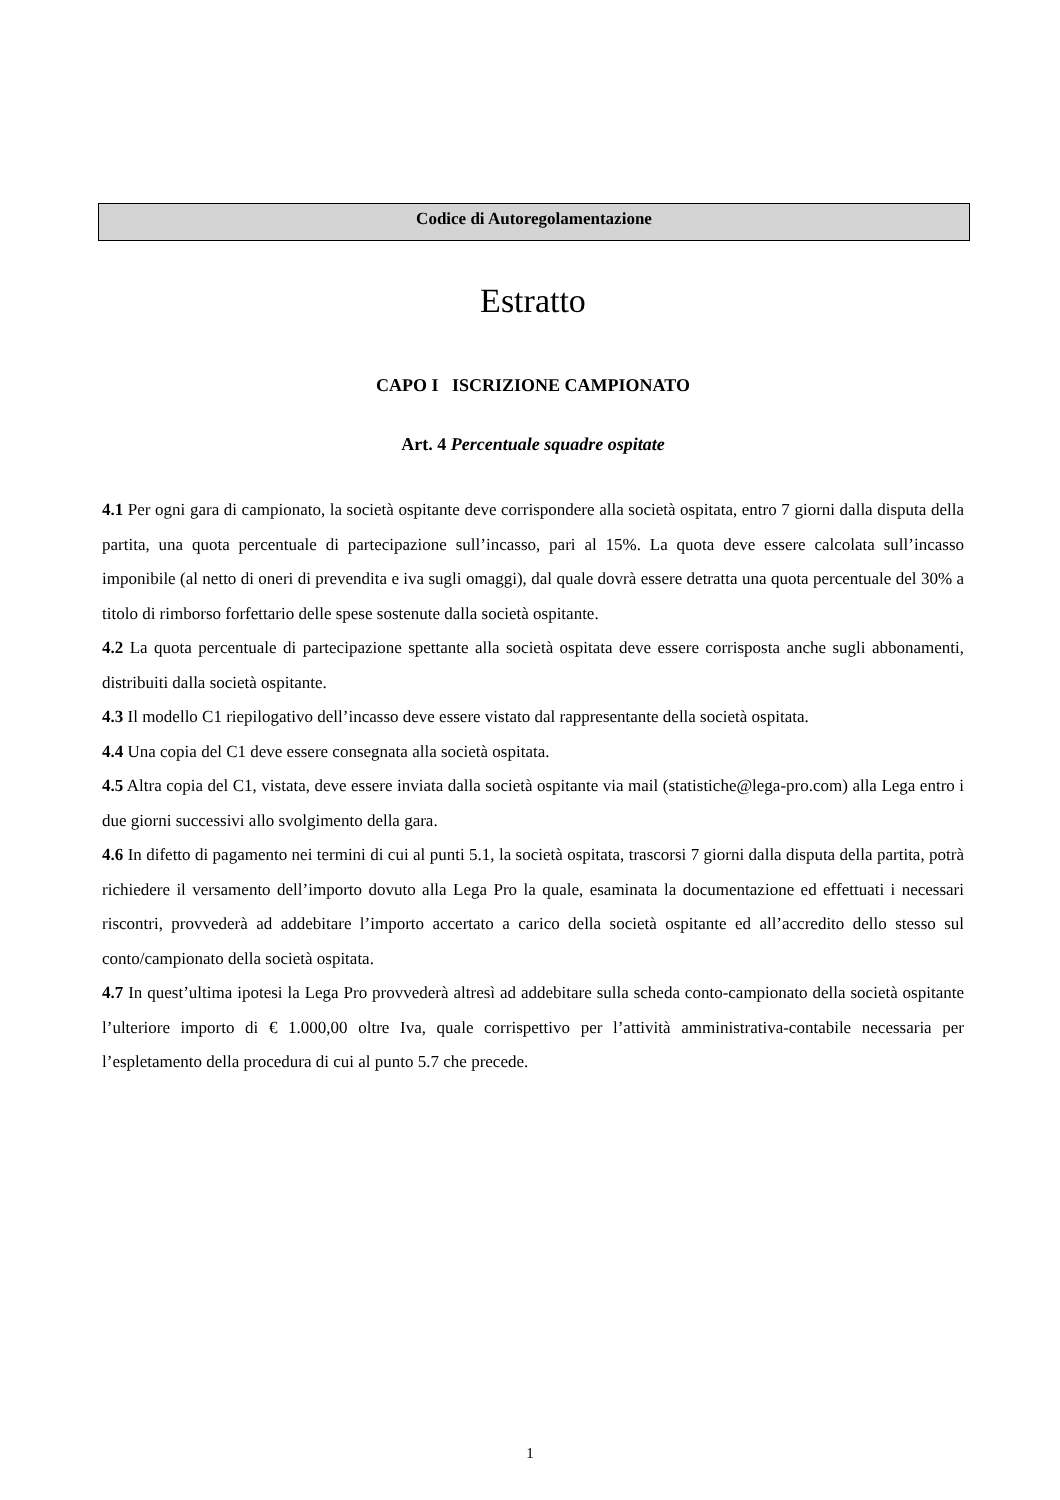Codice di Autoregolamentazione
Estratto
CAPO I ISCRIZIONE CAMPIONATO
Art. 4 Percentuale squadre ospitate
4.1 Per ogni gara di campionato, la società ospitante deve corrispondere alla società ospitata, entro 7 giorni dalla disputa della partita, una quota percentuale di partecipazione sull’incasso, pari al 15%. La quota deve essere calcolata sull’incasso imponibile (al netto di oneri di prevendita e iva sugli omaggi), dal quale dovrà essere detratta una quota percentuale del 30% a titolo di rimborso forfettario delle spese sostenute dalla società ospitante.
4.2 La quota percentuale di partecipazione spettante alla società ospitata deve essere corrisposta anche sugli abbonamenti, distribuiti dalla società ospitante.
4.3 Il modello C1 riepilogativo dell’incasso deve essere vistato dal rappresentante della società ospitata.
4.4 Una copia del C1 deve essere consegnata alla società ospitata.
4.5 Altra copia del C1, vistata, deve essere inviata dalla società ospitante via mail (statistiche@lega-pro.com) alla Lega entro i due giorni successivi allo svolgimento della gara.
4.6 In difetto di pagamento nei termini di cui al punti 5.1, la società ospitata, trascorsi 7 giorni dalla disputa della partita, potrà richiedere il versamento dell’importo dovuto alla Lega Pro la quale, esaminata la documentazione ed effettuati i necessari riscontri, provvederà ad addebitare l’importo accertato a carico della società ospitante ed all’accredito dello stesso sul conto/campionato della società ospitata.
4.7 In quest’ultima ipotesi la Lega Pro provvederà altresì ad addebitare sulla scheda conto-campionato della società ospitante l’ulteriore importo di € 1.000,00 oltre Iva, quale corrispettivo per l’attività amministrativa-contabile necessaria per l’espletamento della procedura di cui al punto 5.7 che precede.
1